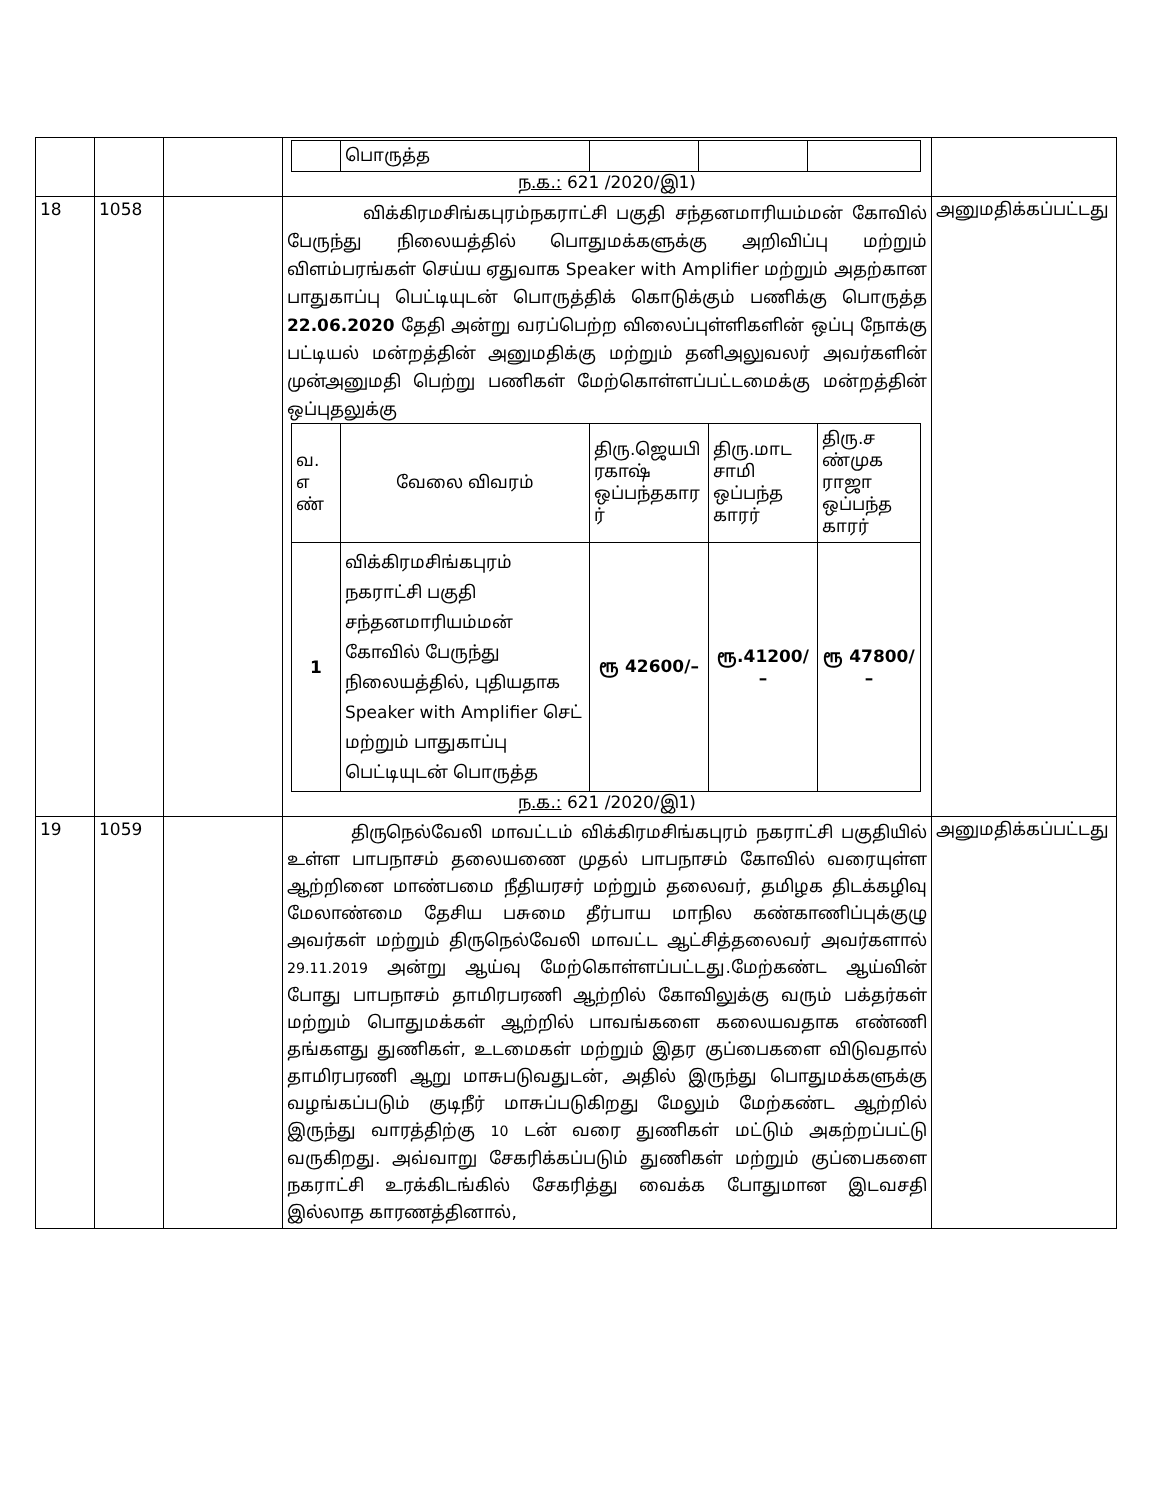| | | | / / பொருத்த / / / / ந.க.: 621 /2020/இ1) | |
| 18 | 1058 | | விக்கிரமசிங்கபுரம்நகராட்சி பகுதி சந்தனமாரியம்மன் கோவில் பேருந்து நிலையத்தில் பொதுமக்களுக்கு அறிவிப்பு மற்றும் விளம்பரங்கள் செய்ய ஏதுவாக Speaker with Amplifier மற்றும் அதற்கான பாதுகாப்பு பெட்டியுடன் பொருத்திக் கொடுக்கும் பணிக்கு பொருத்த 22.06.2020 தேதி அன்று வரப்பெற்ற விலைப்புள்ளிகளின் ஒப்பு நோக்கு பட்டியல் மன்றத்தின் அனுமதிக்கு மற்றும் தனிஅலுவலர் அவர்களின் முன்அனுமதி பெற்று பணிகள் மேற்கொள்ளப்பட்டமைக்கு மன்றத்தின் ஒப்புதலுக்கு / வ. எ ண் / வேலை விவரம் / திரு.ஜெயபி ரகாஷ் ஒப்பந்தகார ர் / திரு.மாட சாமி ஒப்பந்த காரர் / திரு.ச ண்முக ராஜா ஒப்பந்த காரர் / / 1 / விக்கிரமசிங்கபுரம் நகராட்சி பகுதி சந்தனமாரியம்மன் கோவில் பேருந்து நிலையத்தில், புதியதாக Speaker with Amplifier செட் மற்றும் பாதுகாப்பு பெட்டியுடன் பொருத்த / ரூ 42600/– / ரூ.41200/ – / ரூ 47800/ – / ந.க.: 621 /2020/இ1) | அனுமதிக்கப்பட்டது |
| 19 | 1059 | | திருநெல்வேலி மாவட்டம் விக்கிரமசிங்கபுரம் நகராட்சி பகுதியில் உள்ள பாபநாசம் தலையணை முதல் பாபநாசம் கோவில் வரையுள்ள ஆற்றினை மாண்பமை நீதியரசர் மற்றும் தலைவர், தமிழக திடக்கழிவு மேலாண்மை தேசிய பசுமை தீர்பாய மாநில கண்காணிப்புக்குழு அவர்கள் மற்றும் திருநெல்வேலி மாவட்ட ஆட்சித்தலைவர் அவர்களால் 29.11.2019 அன்று ஆய்வு மேற்கொள்ளப்பட்டது.மேற்கண்ட ஆய்வின் போது பாபநாசம் தாமிரபரணி ஆற்றில் கோவிலுக்கு வரும் பக்தர்கள் மற்றும் பொதுமக்கள் ஆற்றில் பாவங்களை கலையவதாக எண்ணி தங்களது துணிகள், உடமைகள் மற்றும் இதர குப்பைகளை விடுவதால் தாமிரபரணி ஆறு மாசுபடுவதுடன், அதில் இருந்து பொதுமக்களுக்கு வழங்கப்படும் குடிநீர் மாசுப்படுகிறது மேலும் மேற்கண்ட ஆற்றில் இருந்து வாரத்திற்கு 10 டன் வரை துணிகள் மட்டும் அகற்றப்பட்டு வருகிறது. அவ்வாறு சேகரிக்கப்படும் துணிகள் மற்றும் குப்பைகளை நகராட்சி உரக்கிடங்கில் சேகரித்து வைக்க போதுமான இடவசதி இல்லாத காரணத்தினால், | அனுமதிக்கப்பட்டது |